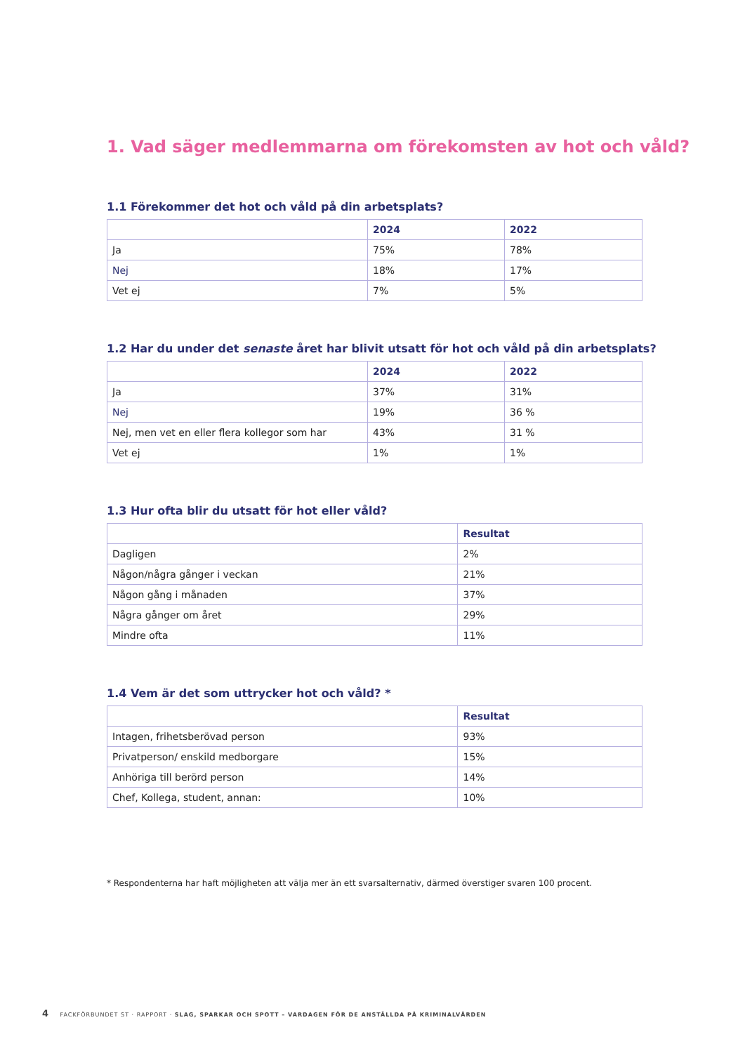1. Vad säger medlemmarna om förekomsten av hot och våld?
1.1 Förekommer det hot och våld på din arbetsplats?
| | 2024 | 2022 |
| --- | --- | --- |
| Ja | 75% | 78% |
| Nej | 18% | 17% |
| Vet ej | 7% | 5% |
1.2 Har du under det senaste året har blivit utsatt för hot och våld på din arbetsplats?
| | 2024 | 2022 |
| --- | --- | --- |
| Ja | 37% | 31% |
| Nej | 19% | 36 % |
| Nej, men vet en eller flera kollegor som har | 43% | 31 % |
| Vet ej | 1% | 1% |
1.3 Hur ofta blir du utsatt för hot eller våld?
| | Resultat |
| --- | --- |
| Dagligen | 2% |
| Någon/några gånger i veckan | 21% |
| Någon gång i månaden | 37% |
| Några gånger om året | 29% |
| Mindre ofta | 11% |
1.4 Vem är det som uttrycker hot och våld? *
| | Resultat |
| --- | --- |
| Intagen, frihetsberövad person | 93% |
| Privatperson/ enskild medborgare | 15% |
| Anhöriga till berörd person | 14% |
| Chef, Kollega, student, annan: | 10% |
* Respondenterna har haft möjligheten att välja mer än ett svarsalternativ, därmed överstiger svaren 100 procent.
4 FACKFÖRBUNDET ST · RAPPORT · SLAG, SPARKAR OCH SPOTT – VARDAGEN FÖR DE ANSTÄLLDA PÅ KRIMINALVÅRDEN